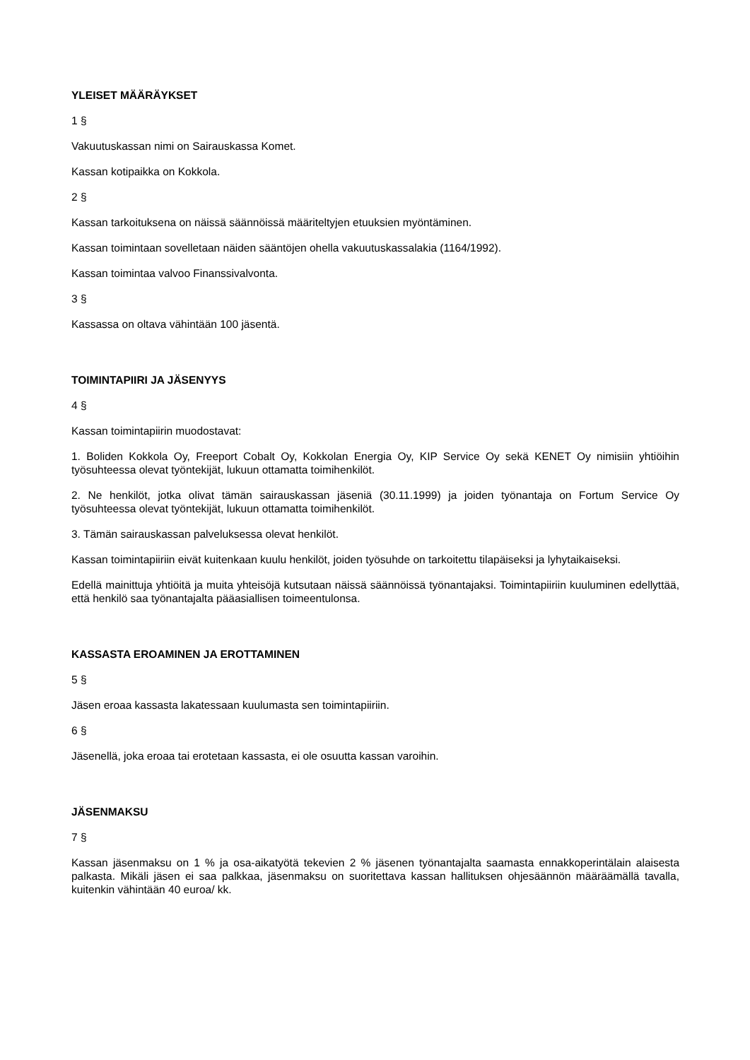YLEISET MÄÄRÄYKSET
1 §
Vakuutuskassan nimi on Sairauskassa Komet.
Kassan kotipaikka on Kokkola.
2 §
Kassan tarkoituksena on näissä säännöissä määriteltyjen etuuksien myöntäminen.
Kassan toimintaan sovelletaan näiden sääntöjen ohella vakuutuskassalakia (1164/1992).
Kassan toimintaa valvoo Finanssivalvonta.
3 §
Kassassa on oltava vähintään 100 jäsentä.
TOIMINTAPIIRI JA JÄSENYYS
4 §
Kassan toimintapiirin muodostavat:
1. Boliden Kokkola Oy, Freeport Cobalt Oy, Kokkolan Energia Oy, KIP Service Oy sekä KENET Oy nimisiin yhtiöihin työsuhteessa olevat työntekijät, lukuun ottamatta toimihenkilöt.
2. Ne henkilöt, jotka olivat tämän sairauskassan jäseniä (30.11.1999) ja joiden työnantaja on Fortum Service Oy työsuhteessa olevat työntekijät, lukuun ottamatta toimihenkilöt.
3. Tämän sairauskassan palveluksessa olevat henkilöt.
Kassan toimintapiiriin eivät kuitenkaan kuulu henkilöt, joiden työsuhde on tarkoitettu tilapäiseksi ja lyhytaikaiseksi.
Edellä mainittuja yhtiöitä ja muita yhteisöjä kutsutaan näissä säännöissä työnantajaksi. Toimintapiiriin kuuluminen edellyttää, että henkilö saa työnantajalta pääasiallisen toimeentulonsa.
KASSASTA EROAMINEN JA EROTTAMINEN
5 §
Jäsen eroaa kassasta lakatessaan kuulumasta sen toimintapiiriin.
6 §
Jäsenellä, joka eroaa tai erotetaan kassasta, ei ole osuutta kassan varoihin.
JÄSENMAKSU
7 §
Kassan jäsenmaksu on 1 % ja osa-aikatyötä tekevien 2 % jäsenen työnantajalta saamasta ennakkoperintälain alaisesta palkasta. Mikäli jäsen ei saa palkkaa, jäsenmaksu on suoritettava kassan hallituksen ohjesäännön määräämällä tavalla, kuitenkin vähintään 40 euroa/ kk.